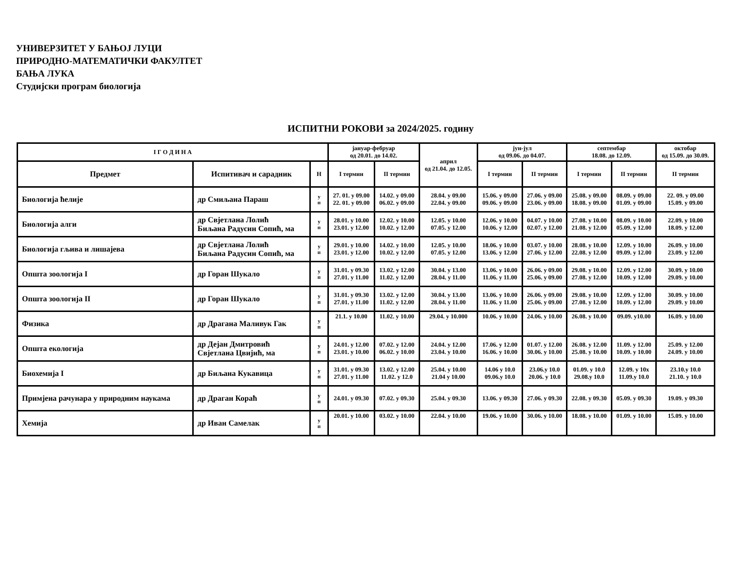УНИВЕРЗИТЕТ У БАЊОЈ ЛУЦИ
ПРИРОДНО-МАТЕМАТИЧКИ ФАКУЛТЕТ
БАЊА ЛУКА
Студијски програм биологија
ИСПИТНИ РОКОВИ за 2024/2025. годину
| I Г О Д И Н А | | | јануар-фебруар од 20.01. до 14.02. | | април од 21.04. до 12.05. | јун-јул од 09.06. до 04.07. | | септембар 18.08. до 12.09. | | октобар од 15.09. до 30.09. |
| --- | --- | --- | --- | --- | --- | --- | --- | --- | --- | --- |
| Предмет | Испитивач и сарадник | Н | I термин | II термин | | I термин | II термин | I термин | II термин | II термин |
| Биологија ћелије | др Смиљана Параш | у п | 27. 01. у 09.00 22. 01. у 09.00 | 14.02. у 09.00 06.02. у 09.00 | 28.04. у 09.00 22.04. у 09.00 | 15.06. у 09.00 09.06. у 09.00 | 27.06. у 09.00 23.06. у 09.00 | 25.08. у 09.00 18.08. у 09.00 | 08.09. у 09.00 01.09. у 09.00 | 22. 09. у 09.00 15.09. у 09.00 |
| Биологија алги | др Свјетлана Лолић Биљана Радусин Сопић, ма | у п | 28.01. у 10.00 23.01. у 12.00 | 12.02. у 10.00 10.02. у 12.00 | 12.05. у 10.00 07.05. у 12.00 | 12.06. у 10.00 10.06. у 12.00 | 04.07. у 10.00 02.07. у 12.00 | 27.08. у 10.00 21.08. у 12.00 | 08.09. у 10.00 05.09. у 12.00 | 22.09. у 10.00 18.09. у 12.00 |
| Биологија гљива и лишајева | др Свјетлана Лолић Биљана Радусин Сопић, ма | у п | 29.01. у 10.00 23.01. у 12.00 | 14.02. у 10.00 10.02. у 12.00 | 12.05. у 10.00 07.05. у 12.00 | 18.06. у 10.00 13.06. у 12.00 | 03.07. у 10.00 27.06. у 12.00 | 28.08. у 10.00 22.08. у 12.00 | 12.09. у 10.00 09.09. у 12.00 | 26.09. у 10.00 23.09. у 12.00 |
| Општа зоологија I | др Горан Шукало | у п | 31.01. у 09.30 27.01. у 11.00 | 13.02. у 12.00 11.02. у 12.00 | 30.04. у 13.00 28.04. у 11.00 | 13.06. у 10.00 11.06. у 11.00 | 26.06. у 09.00 25.06. у 09.00 | 29.08. у 10.00 27.08. у 12.00 | 12.09. у 12.00 10.09. у 12.00 | 30.09. у 10.00 29.09. у 10.00 |
| Општа зоологија II | др Горан Шукало | у п | 31.01. у 09.30 27.01. у 11.00 | 13.02. у 12.00 11.02. у 12.00 | 30.04. у 13.00 28.04. у 11.00 | 13.06. у 10.00 11.06. у 11.00 | 26.06. у 09.00 25.06. у 09.00 | 29.08. у 10.00 27.08. у 12.00 | 12.09. у 12.00 10.09. у 12.00 | 30.09. у 10.00 29.09. у 10.00 |
| Физика | др Драгана Маливук Гак | у п | 21.1. у 10.00 | 11.02. у 10.00 | 29.04. у 10.000 | 10.06. у 10.00 | 24.06. у 10.00 | 26.08. у 10.00 | 09.09. у10.00 | 16.09. у 10.00 |
| Општа екологија | др Дејан Дмитровић Свјетлана Цвијић, ма | у п | 24.01. у 12.00 23.01. у 10.00 | 07.02. у 12.00 06.02. у 10.00 | 24.04. у 12.00 23.04. у 10.00 | 17.06. у 12.00 16.06. у 10.00 | 01.07. у 12.00 30.06. у 10.00 | 26.08. у 12.00 25.08. у 10.00 | 11.09. у 12.00 10.09. у 10.00 | 25.09. у 12.00 24.09. у 10.00 |
| Биохемија I | др Биљана Кукавица | у п | 31.01. у 09.30 27.01. у 11.00 | 13.02. у 12.00 11.02. у 12.0 | 25.04. у 10.00 21.04 у 10.00 | 14.06 у 10.0 09.06.у 10.0 | 23.06.у 10.0 20.06. у 10.0 | 01.09. у 10.0 29.08.у 10.0 | 12.09. у 10х 11.09.у 10.0 | 23.10.у 10.0 21.10. у 10.0 |
| Примјена рачунара у природним наукама | др Драган Корaћ | у п | 24.01. у 09.30 | 07.02. у 09.30 | 25.04. у 09.30 | 13.06. у 09.30 | 27.06. у 09.30 | 22.08. у 09.30 | 05.09. у 09.30 | 19.09. у 09.30 |
| Хемија | др Иван Самелак | у п | 20.01. у 10.00 | 03.02. у 10.00 | 22.04. у 10.00 | 19.06. у 10.00 | 30.06. у 10.00 | 18.08. у 10.00 | 01.09. у 10.00 | 15.09. у 10.00 |